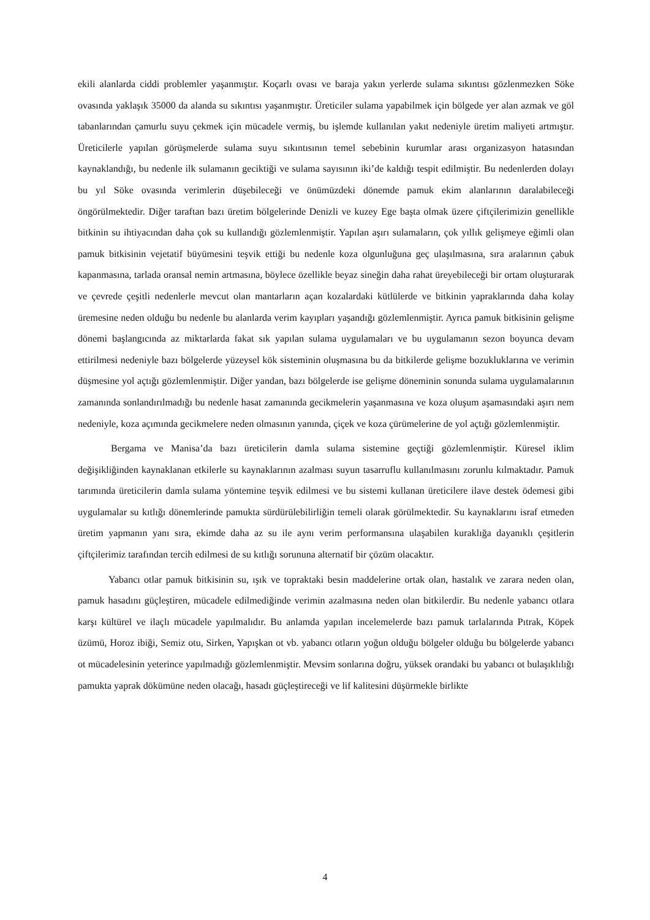ekili alanlarda ciddi problemler yaşanmıştır. Koçarlı ovası ve baraja yakın yerlerde sulama sıkıntısı gözlenmezken Söke ovasında yaklaşık 35000 da alanda su sıkıntısı yaşanmıştır. Üreticiler sulama yapabilmek için bölgede yer alan azmak ve göl tabanlarından çamurlu suyu çekmek için mücadele vermiş, bu işlemde kullanılan yakıt nedeniyle üretim maliyeti artmıştır. Üreticilerle yapılan görüşmelerde sulama suyu sıkıntısının temel sebebinin kurumlar arası organizasyon hatasından kaynaklandığı, bu nedenle ilk sulamanın geciktiği ve sulama sayısının iki’de kaldığı tespit edilmiştir. Bu nedenlerden dolayı bu yıl Söke ovasında verimlerin düşebileceği ve önümüzdeki dönemde pamuk ekim alanlarının daralabileceği öngörülmektedir. Diğer taraftan bazı üretim bölgelerinde Denizli ve kuzey Ege başta olmak üzere çiftçilerimizin genellikle bitkinin su ihtiyacından daha çok su kullandığı gözlemlenmiştir. Yapılan aşırı sulamaların, çok yıllık gelişmeye eğimli olan pamuk bitkisinin vejetatif büyümesini teşvik ettiği bu nedenle koza olgunluğuna geç ulaşılmasına, sıra aralarının çabuk kapanmasına, tarlada oransal nemin artmasına, böylece özellikle beyaz sineğin daha rahat üreyebileceği bir ortam oluşturarak ve çevrede çeşitli nedenlerle mevcut olan mantarların açan kozalardaki kütlülerde ve bitkinin yapraklarında daha kolay üremesine neden olduğu bu nedenle bu alanlarda verim kayıpları yaşandığı gözlemlenmiştir. Ayrıca pamuk bitkisinin gelişme dönemi başlangıcında az miktarlarda fakat sık yapılan sulama uygulamaları ve bu uygulamanın sezon boyunca devam ettirilmesi nedeniyle bazı bölgelerde yüzeysel kök sisteminin oluşmasına bu da bitkilerde gelişme bozukluklarına ve verimin düşmesine yol açtığı gözlemlenmiştir. Diğer yandan, bazı bölgelerde ise gelişme döneminin sonunda sulama uygulamalarının zamanında sonlandırılmadığı bu nedenle hasat zamanında gecikmelerin yaşanmasına ve koza oluşum aşamasındaki aşırı nem nedeniyle, koza açımında gecikmelere neden olmasının yanında, çiçek ve koza çürümelerine de yol açtığı gözlemlenmiştir.
Bergama ve Manisa’da bazı üreticilerin damla sulama sistemine geçtiği gözlemlenmiştir. Küresel iklim değişikliğinden kaynaklanan etkilerle su kaynaklarının azalması suyun tasarruflu kullanılmasını zorunlu kılmaktadır. Pamuk tarımında üreticilerin damla sulama yöntemine teşvik edilmesi ve bu sistemi kullanan üreticilere ilave destek ödemesi gibi uygulamalar su kıtlığı dönemlerinde pamukta sürdürülebilirliğin temeli olarak görülmektedir. Su kaynaklarını israf etmeden üretim yapmanın yanı sıra, ekimde daha az su ile aynı verim performansına ulaşabilen kuraklığa dayanıklı çeşitlerin çiftçilerimiz tarafından tercih edilmesi de su kıtlığı sorununa alternatif bir çözüm olacaktır.
Yabancı otlar pamuk bitkisinin su, ışık ve topraktaki besin maddelerine ortak olan, hastalık ve zarara neden olan, pamuk hasadını güçleştiren, mücadele edilmediğinde verimin azalmasına neden olan bitkilerdir. Bu nedenle yabancı otlara karşı kültürel ve ilaçlı mücadele yapılmalıdır. Bu anlamda yapılan incelemelerde bazı pamuk tarlalarında Pıtrak, Köpek üzümü, Horoz ibiği, Semiz otu, Sirken, Yapışkan ot vb. yabancı otların yoğun olduğu bölgeler olduğu bu bölgelerde yabancı ot mücadelesinin yeterince yapılmadığı gözlemlenmiştir. Mevsim sonlarına doğru, yüksek orandaki bu yabancı ot bulaşıklılığı pamukta yaprak dökümüne neden olacağı, hasadı güçleştireceği ve lif kalitesini düşürmekle birlikte
4